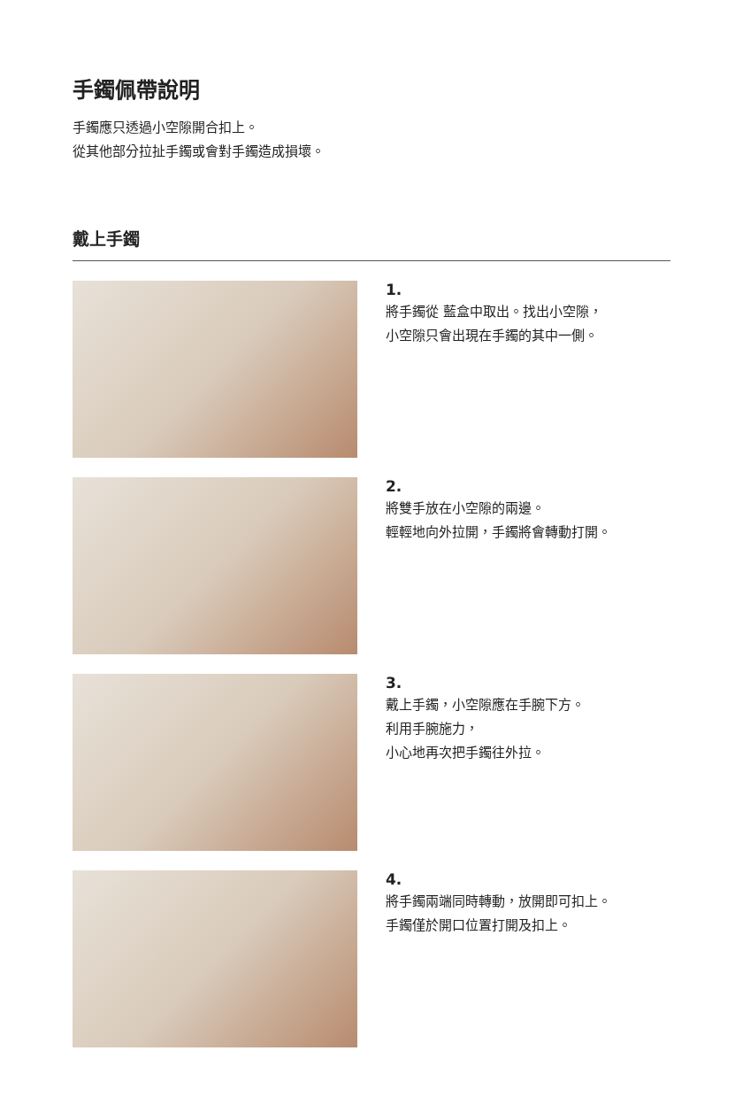手鐲佩帶說明
手鐲應只透過小空隙開合扣上。
從其他部分拉扯手鐲或會對手鐲造成損壞。
戴上手鐲
1.
將手鐲從 藍盒中取出。找出小空隙，
小空隙只會出現在手鐲的其中一側。
2.
將雙手放在小空隙的兩邊。
輕輕地向外拉開，手鐲將會轉動打開。
3.
戴上手鐲，小空隙應在手腕下方。
利用手腕施力，
小心地再次把手鐲往外拉。
4.
將手鐲兩端同時轉動，放開即可扣上。
手鐲僅於開口位置打開及扣上。